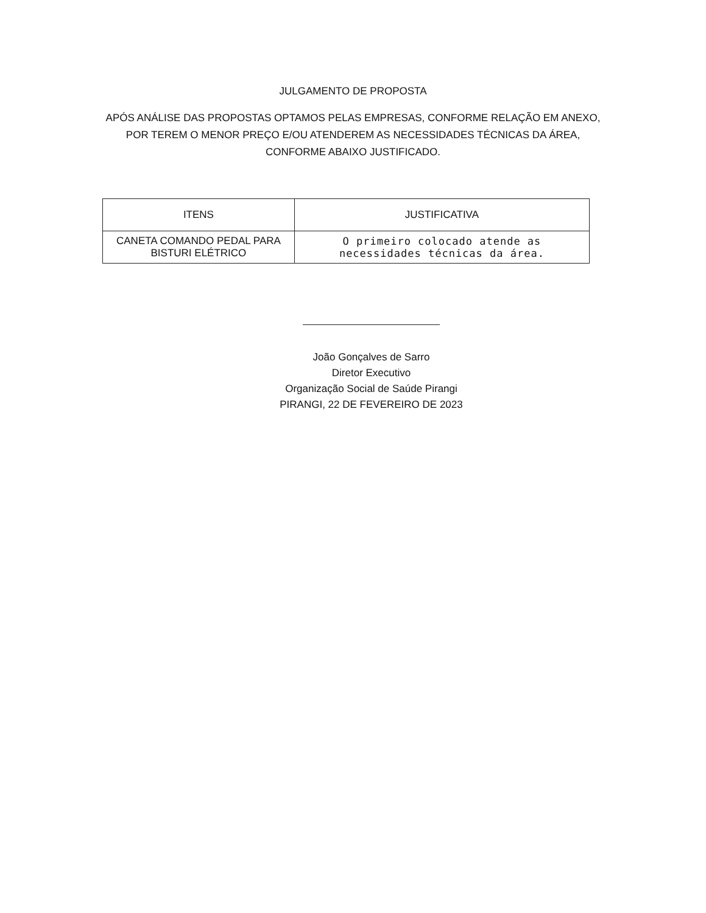JULGAMENTO DE PROPOSTA
APÓS ANÁLISE DAS PROPOSTAS OPTAMOS PELAS EMPRESAS, CONFORME RELAÇÃO EM ANEXO, POR TEREM O MENOR PREÇO E/OU ATENDEREM AS NECESSIDADES TÉCNICAS DA ÁREA, CONFORME ABAIXO JUSTIFICADO.
| ITENS | JUSTIFICATIVA |
| --- | --- |
| CANETA COMANDO PEDAL PARA BISTURI ELÉTRICO | O primeiro colocado atende as necessidades técnicas da área. |
João Gonçalves de Sarro
Diretor Executivo
Organização Social de Saúde Pirangi
PIRANGI, 22 DE FEVEREIRO DE 2023